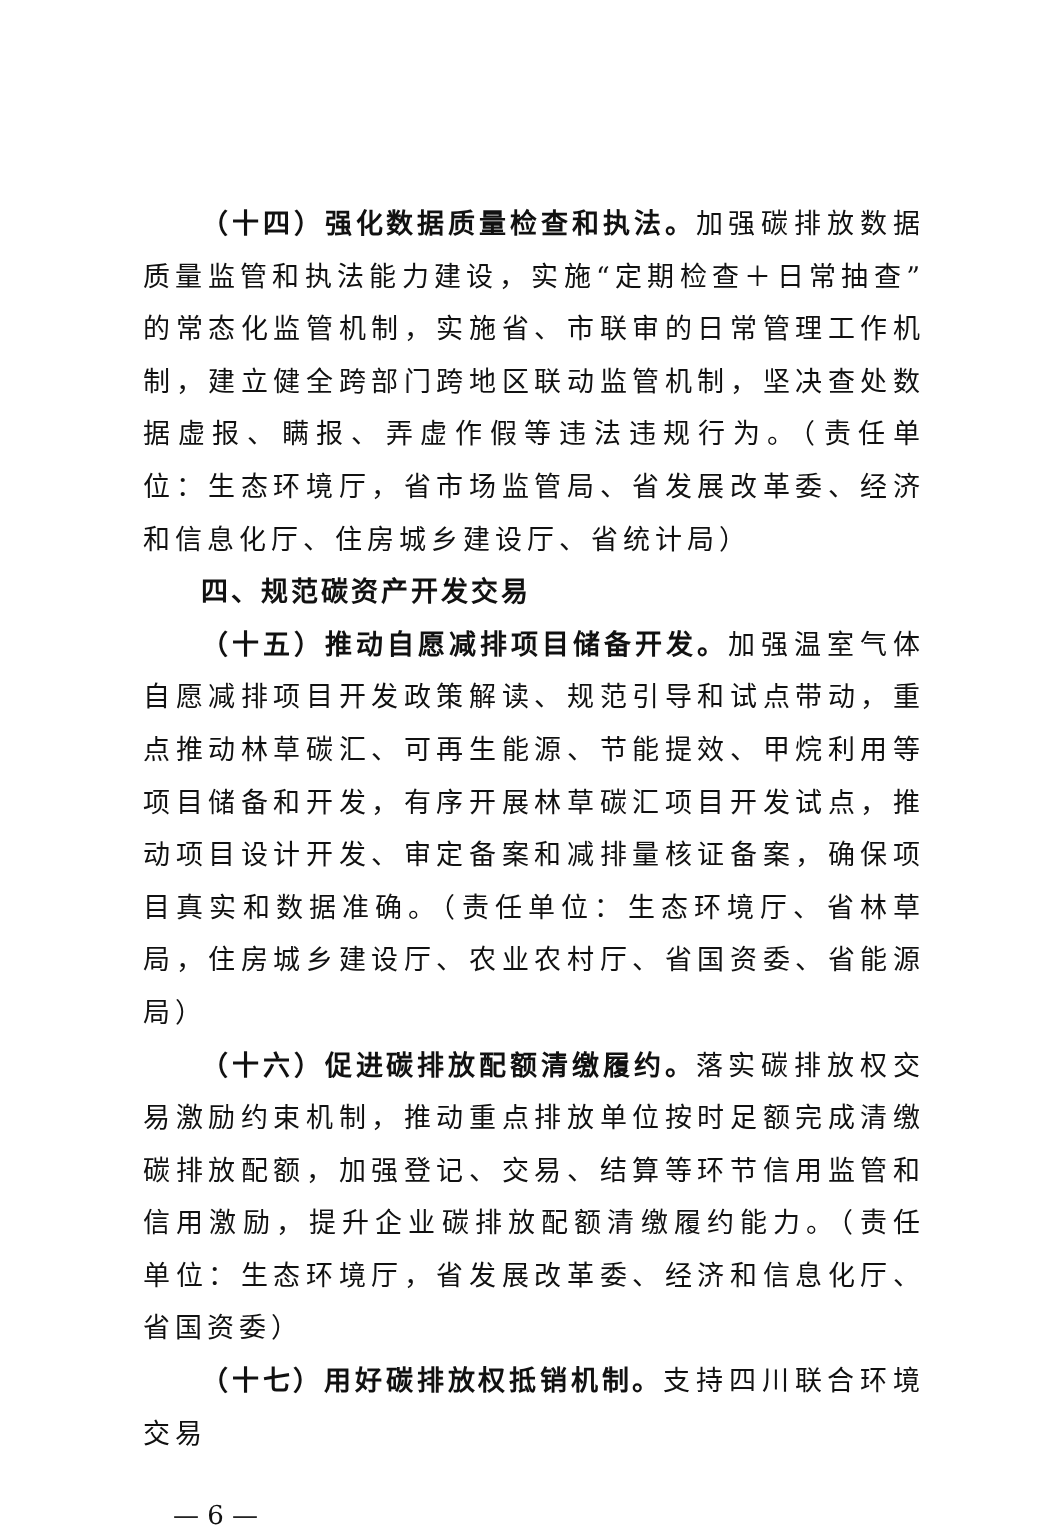（十四）强化数据质量检查和执法。加强碳排放数据质量监管和执法能力建设，实施“定期检查＋日常抽查”的常态化监管机制，实施省、市联审的日常管理工作机制，建立健全跨部门跨地区联动监管机制，坚决查处数据虚报、瞒报、弄虚作假等违法违规行为。（责任单位：生态环境厅，省市场监管局、省发展改革委、经济和信息化厅、住房城乡建设厅、省统计局）
四、规范碳资产开发交易
（十五）推动自愿减排项目储备开发。加强温室气体自愿减排项目开发政策解读、规范引导和试点带动，重点推动林草碳汇、可再生能源、节能提效、甲烷利用等项目储备和开发，有序开展林草碳汇项目开发试点，推动项目设计开发、审定备案和减排量核证备案，确保项目真实和数据准确。（责任单位：生态环境厅、省林草局，住房城乡建设厅、农业农村厅、省国资委、省能源局）
（十六）促进碳排放配额清缴履约。落实碳排放权交易激励约束机制，推动重点排放单位按时足额完成清缴碳排放配额，加强登记、交易、结算等环节信用监管和信用激励，提升企业碳排放配额清缴履约能力。（责任单位：生态环境厅，省发展改革委、经济和信息化厅、省国资委）
（十七）用好碳排放权抵销机制。支持四川联合环境交易
— 6 —